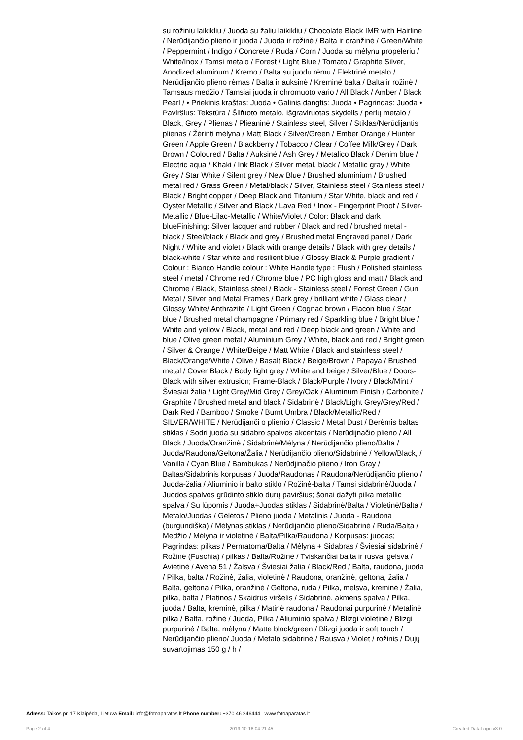su rožiniu laikikliu / Juoda su žaliu laikikliu / Chocolate Black IMR with Hairline / Nerūdijančio plieno ir juoda / Juoda ir rožinė / Balta ir oranžinė / Green/White / Peppermint / Indigo / Concrete / Ruda / Corn / Juoda su mėlynu propeleriu / White/Inox / Tamsi metalo / Forest / Light Blue / Tomato / Graphite Silver, Anodized aluminum / Kremo / Balta su juodu rėmu / Elektrinė metalo / Nerūdijančio plieno rėmas / Balta ir auksinė / Kreminė balta / Balta ir rožinė / Tamsaus medžio / Tamsiai juoda ir chromuoto vario / All Black / Amber / Black Pearl / • Priekinis kraštas: Juoda • Galinis dangtis: Juoda • Pagrindas: Juoda • Paviršius: Tekstūra / Šlifuoto metalo, Išgraviruotas skydelis / perlų metalo / Black, Grey / Plienas / Plieaninė / Stainless steel, Silver / Stiklas/Nerūdijantis plienas / Žėrinti mėlyna / Matt Black / Silver/Green / Ember Orange / Hunter Green / Apple Green / Blackberry / Tobacco / Clear / Coffee Milk/Grey / Dark Brown / Coloured / Balta / Auksinė / Ash Grey / Metalico Black / Denim blue / Electric aqua / Khaki / Ink Black / Silver metal, black / Metallic gray / White Grey / Star White / Silent grey / New Blue / Brushed aluminium / Brushed metal red / Grass Green / Metal/black / Silver, Stainless steel / Stainless steel / Black / Bright copper / Deep Black and Titanium / Star White, black and red / Oyster Metallic / Silver and Black / Lava Red / Inox - Fingerprint Proof / Silver-Metallic / Blue-Lilac-Metallic / White/Violet / Color: Black and dark blueFinishing: Silver lacquer and rubber / Black and red / brushed metal - black / Steel/black / Black and grey / Brushed metal Engraved panel / Dark Night / White and violet / Black with orange details / Black with grey details / black-white / Star white and resilient blue / Glossy Black & Purple gradient / Colour : Bianco Handle colour : White Handle type : Flush / Polished stainless steel / metal / Chrome red / Chrome blue / PC high gloss and matt / Black and Chrome / Black, Stainless steel / Black - Stainless steel / Forest Green / Gun Metal / Silver and Metal Frames / Dark grey / brilliant white / Glass clear / Glossy White/ Anthrazite / Light Green / Cognac brown / Flacon blue / Star blue / Brushed metal champagne / Primary red / Sparkling blue / Bright blue / White and yellow / Black, metal and red / Deep black and green / White and blue / Olive green metal / Aluminium Grey / White, black and red / Bright green / Silver & Orange / White/Beige / Matt White / Black and stainless steel / Black/Orange/White / Olive / Basalt Black / Beige/Brown / Papaya / Brushed metal / Cover Black / Body light grey / White and beige / Silver/Blue / Doors-Black with silver extrusion; Frame-Black / Black/Purple / Ivory / Black/Mint / Šviesiai žalia / Light Grey/Mid Grey / Grey/Oak / Aluminum Finish / Carbonite / Graphite / Brushed metal and black / Sidabrinė / Black/Light Grey/Grey/Red / Dark Red / Bamboo / Smoke / Burnt Umbra / Black/Metallic/Red / SILVER/WHITE / Nerūdijanči o plienio / Classic / Metal Dust / Berėmis baltas stiklas / Sodri juoda su sidabro spalvos akcentais / Nerūdijnačio plieno / All Black / Juoda/Oranžinė / Sidabrinė/Mėlyna / Nerūdijančio plieno/Balta / Juoda/Raudona/Geltona/Žalia / Nerūdijančio plieno/Sidabrinė / Yellow/Black, / Vanilla / Cyan Blue / Bambukas / Nerūdjinačio plieno / Iron Gray / Baltas/Sidabrinis korpusas / Juoda/Raudonas / Raudona/Nerūdijančio plieno / Juoda-žalia / Aliuminio ir balto stiklo / Rožinė-balta / Tamsi sidabrinė/Juoda / Juodos spalvos grūdinto stiklo durų paviršius; šonai dažyti pilka metallic spalva / Su lūpomis / Juoda+Juodas stiklas / Sidabrinė/Balta / Violetinė/Balta / Metalo/Juodas / Gėlėtos / Plieno juoda / Metalinis / Juoda - Raudona (burgundiška) / Mėlynas stiklas / Nerūdijančio plieno/Sidabrinė / Ruda/Balta / Medžio / Mėlyna ir violetinė / Balta/Pilka/Raudona / Korpusas: juodas; Pagrindas: pilkas / Permatoma/Balta / Mėlyna + Sidabras / Šviesiai sidabrinė / Rožinė (Fuschia) / pilkas / Balta/Rožinė / Tviskančiai balta ir rusvai gelsva / Avietinė / Avena 51 / Žalsva / Šviesiai žalia / Black/Red / Balta, raudona, juoda / Pilka, balta / Rožinė, žalia, violetinė / Raudona, oranžinė, geltona, žalia / Balta, geltona / Pilka, oranžinė / Geltona, ruda / Pilka, melsva, kreminė / Žalia, pilka, balta / Platinos / Skaidrus viršelis / Sidabrinė, akmens spalva / Pilka, juoda / Balta, kreminė, pilka / Matinė raudona / Raudonai purpurinė / Metalinė pilka / Balta, rožinė / Juoda, Pilka / Aliuminio spalva / Blizgi violetinė / Blizgi purpurinė / Balta, mėlyna / Matte black/green / Blizgi juoda ir soft touch / Nerūdijančio plieno/ Juoda / Metalo sidabrinė / Rausva / Violet / rožinis / Dujų suvartojimas 150 g / h /
Adress: Taikos pr. 17 Klaipėda, Lietuva Email: info@fotoaparatas.lt Phone number: +370 46 246444 www.fotoaparatas.lt
Page 2 of 4 2019-10-18 04:21:45 Created DataLogic v3.0